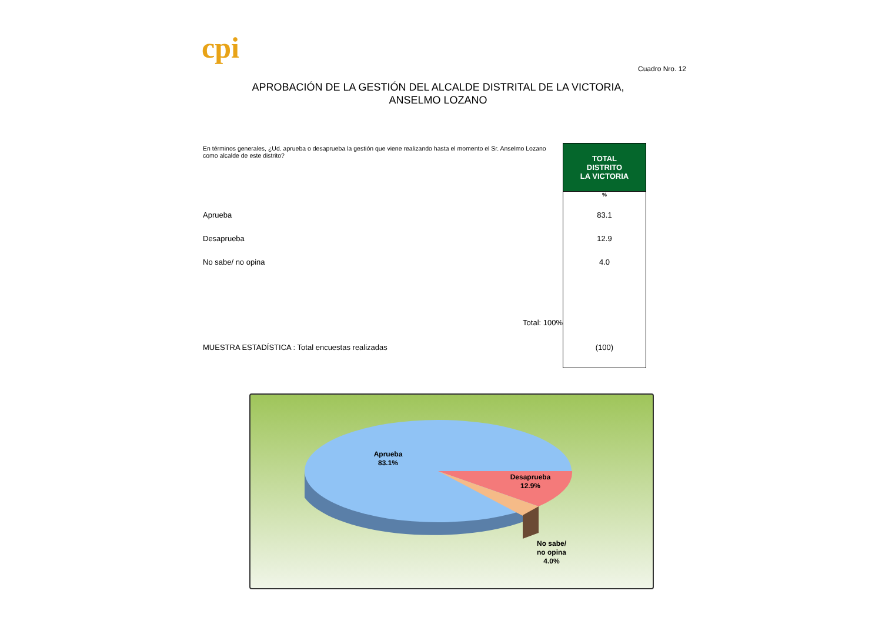cpi
Cuadro Nro. 12
APROBACIÓN DE LA GESTIÓN DEL ALCALDE DISTRITAL DE LA VICTORIA, ANSELMO LOZANO
| En términos generales, ¿Ud. aprueba o desaprueba la gestión que viene realizando hasta el momento el Sr. Anselmo Lozano como alcalde de este distrito? | TOTAL DISTRITO LA VICTORIA |
| | % |
| Aprueba | 83.1 |
| Desaprueba | 12.9 |
| No sabe/ no opina | 4.0 |
| Total: 100% | |
| MUESTRA ESTADÍSTICA : Total encuestas realizadas | (100) |
Aprueba
83.1%
Desaprueba
12.9%
No sabe/
no opina
4.0%